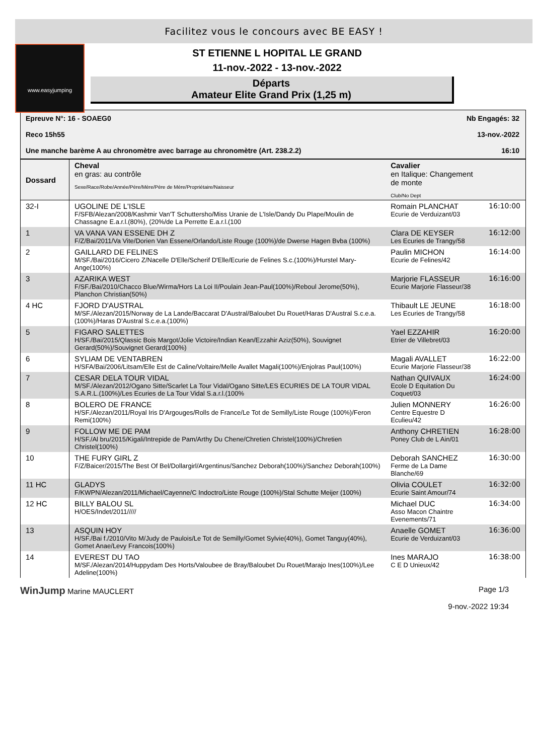Facilitez vous le concours avec BE EASY !
www.easyjumping
ST ETIENNE L HOPITAL LE GRAND
11-nov.-2022 - 13-nov.-2022
Départs
Amateur Elite Grand Prix (1,25 m)
Epreuve N°: 16 - SOAEG0 Nb Engagés: 32
Reco 15h55 13-nov.-2022
Une manche barème A au chronomètre avec barrage au chronomètre (Art. 238.2.2) 16:10
| Dossard | Cheval en gras: au contrôle Sexe/Race/Robe/Année/Père/Mère/Père de Mère/Propriétaire/Naisseur | Cavalier en Italique: Changement de monte Club/No Dept | |
| --- | --- | --- | --- |
| 32-I | UGOLINE DE L'ISLE F/SFB/Alezan/2008/Kashmir Van'T Schuttersho/Miss Uranie de L'Isle/Dandy Du Plape/Moulin de Chassagne E.a.r.l.(80%), (20%/de La Perrette E.a.r.l.(100 | Romain PLANCHAT Ecurie de Verduizant/03 | 16:10:00 |
| 1 | VA VANA VAN ESSENE DH Z F/Z/Bai/2011/Va Vite/Dorien Van Essene/Orlando/Liste Rouge (100%)/de Dwerse Hagen Bvba (100%) | Clara DE KEYSER Les Ecuries de Trangy/58 | 16:12:00 |
| 2 | GAILLARD DE FELINES M/SF./Bai/2016/Cicero Z/Nacelle D'Elle/Scherif D'Elle/Ecurie de Felines S.c.(100%)/Hurstel Mary-Ange(100%) | Paulin MICHON Ecurie de Felines/42 | 16:14:00 |
| 3 | AZARIKA WEST F/SF./Bai/2010/Chacco Blue/Wirma/Hors La Loi II/Poulain Jean-Paul(100%)/Reboul Jerome(50%), Planchon Christian(50%) | Marjorie FLASSEUR Ecurie Marjorie Flasseur/38 | 16:16:00 |
| 4 HC | FJORD D'AUSTRAL M/SF./Alezan/2015/Norway de La Lande/Baccarat D'Austral/Baloubet Du Rouet/Haras D'Austral S.c.e.a.(100%)/Haras D'Austral S.c.e.a.(100%) | Thibault LE JEUNE Les Ecuries de Trangy/58 | 16:18:00 |
| 5 | FIGARO SALETTES H/SF./Bai/2015/Qlassic Bois Margot/Jolie Victoire/Indian Kean/Ezzahir Aziz(50%), Souvignet Gerard(50%)/Souvignet Gerard(100%) | Yael EZZAHIR Etrier de Villebret/03 | 16:20:00 |
| 6 | SYLIAM DE VENTABREN H/SFA/Bai/2006/Litsam/Elle Est de Caline/Voltaire/Melle Avallet Magali(100%)/Enjolras Paul(100%) | Magali AVALLET Ecurie Marjorie Flasseur/38 | 16:22:00 |
| 7 | CESAR DELA TOUR VIDAL M/SF./Alezan/2012/Ogano Sitte/Scarlet La Tour Vidal/Ogano Sitte/LES ECURIES DE LA TOUR VIDAL S.A.R.L.(100%)/Les Ecuries de La Tour Vidal S.a.r.l.(100% | Nathan QUIVAUX Ecole D Equitation Du Coquet/03 | 16:24:00 |
| 8 | BOLERO DE FRANCE H/SF./Alezan/2011/Royal Iris D'Argouges/Rolls de France/Le Tot de Semilly/Liste Rouge (100%)/Feron Remi(100%) | Julien MONNERY Centre Equestre D Eculieu/42 | 16:26:00 |
| 9 | FOLLOW ME DE PAM H/SF./Al bru/2015/Kigali/Intrepide de Pam/Arthy Du Chene/Chretien Christel(100%)/Chretien Christel(100%) | Anthony CHRETIEN Poney Club de L Ain/01 | 16:28:00 |
| 10 | THE FURY GIRL Z F/Z/Baicer/2015/The Best Of Bel/Dollargirl/Argentinus/Sanchez Deborah(100%)/Sanchez Deborah(100%) | Deborah SANCHEZ Ferme de La Dame Blanche/69 | 16:30:00 |
| 11 HC | GLADYS F/KWPN/Alezan/2011/Michael/Cayenne/C Indoctro/Liste Rouge (100%)/Stal Schutte Meijer (100%) | Olivia COULET Ecurie Saint Amour/74 | 16:32:00 |
| 12 HC | BILLY BALOU SL H/OES/Indet/2011///// | Michael DUC Asso Macon Chaintre Evenements/71 | 16:34:00 |
| 13 | ASQUIN HOY H/SF./Bai f./2010/Vito M/Judy de Paulois/Le Tot de Semilly/Gomet Sylvie(40%), Gomet Tanguy(40%), Gomet Anae/Levy Francois(100%) | Anaelle GOMET Ecurie de Verduizant/03 | 16:36:00 |
| 14 | EVEREST DU TAO M/SF./Alezan/2014/Huppydam Des Horts/Valoubee de Bray/Baloubet Du Rouet/Marajo Ines(100%)/Lee Adeline(100%) | Ines MARAJO C E D Unieux/42 | 16:38:00 |
WinJump Marine MAUCLERT Page 1/3
9-nov.-2022 19:34